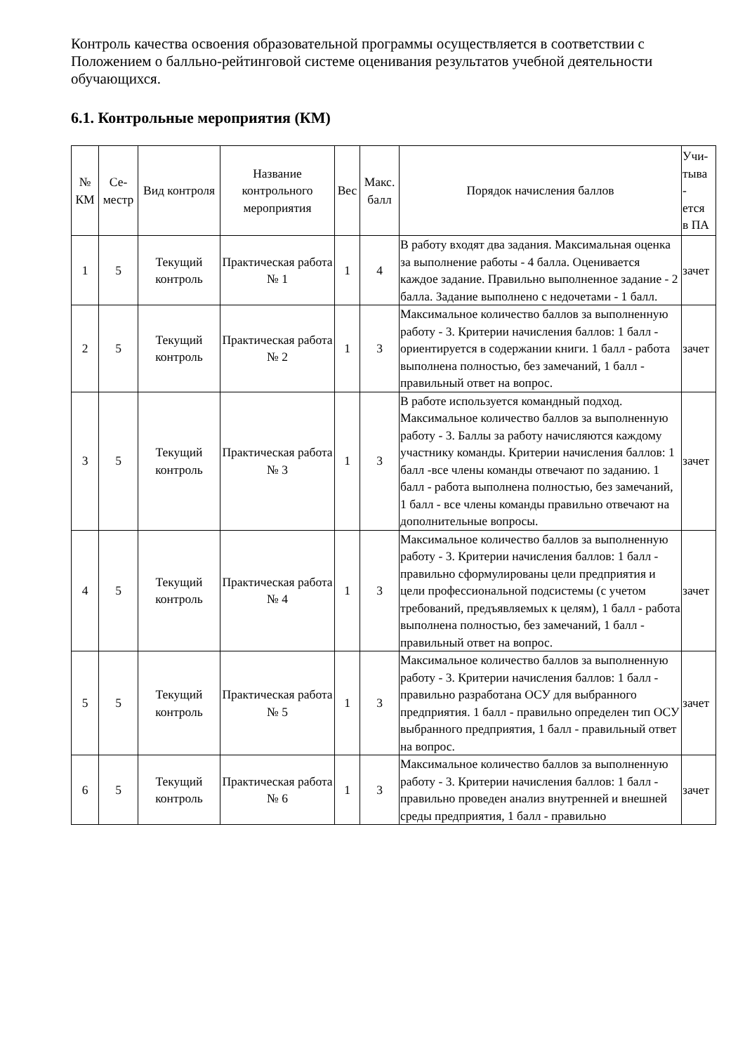Контроль качества освоения образовательной программы осуществляется в соответствии с Положением о балльно-рейтинговой системе оценивания результатов учебной деятельности обучающихся.
6.1. Контрольные мероприятия (КМ)
| № КМ | Се- местр | Вид контроля | Название контрольного мероприятия | Вес | Макс. балл | Порядок начисления баллов | Учи- тыва - ется в ПА |
| --- | --- | --- | --- | --- | --- | --- | --- |
| 1 | 5 | Текущий контроль | Практическая работа № 1 | 1 | 4 | В работу входят два задания. Максимальная оценка за выполнение работы - 4 балла. Оценивается каждое задание. Правильно выполненное задание - 2 балла. Задание выполнено с недочетами - 1 балл. | зачет |
| 2 | 5 | Текущий контроль | Практическая работа № 2 | 1 | 3 | Максимальное количество баллов за выполненную работу - 3. Критерии начисления баллов: 1 балл - ориентируется в содержании книги. 1 балл - работа выполнена полностью, без замечаний, 1 балл - правильный ответ на вопрос. | зачет |
| 3 | 5 | Текущий контроль | Практическая работа № 3 | 1 | 3 | В работе используется командный подход. Максимальное количество баллов за выполненную работу - 3. Баллы за работу начисляются каждому участнику команды. Критерии начисления баллов: 1 балл -все члены команды отвечают по заданию. 1 балл - работа выполнена полностью, без замечаний, 1 балл - все члены команды правильно отвечают на дополнительные вопросы. | зачет |
| 4 | 5 | Текущий контроль | Практическая работа № 4 | 1 | 3 | Максимальное количество баллов за выполненную работу - 3. Критерии начисления баллов: 1 балл - правильно сформулированы цели предприятия и цели профессиональной подсистемы (с учетом требований, предъявляемых к целям), 1 балл - работа выполнена полностью, без замечаний, 1 балл - правильный ответ на вопрос. | зачет |
| 5 | 5 | Текущий контроль | Практическая работа № 5 | 1 | 3 | Максимальное количество баллов за выполненную работу - 3. Критерии начисления баллов: 1 балл - правильно разработана ОСУ для выбранного предприятия. 1 балл - правильно определен тип ОСУ выбранного предприятия, 1 балл - правильный ответ на вопрос. | зачет |
| 6 | 5 | Текущий контроль | Практическая работа № 6 | 1 | 3 | Максимальное количество баллов за выполненную работу - 3. Критерии начисления баллов: 1 балл - правильно проведен анализ внутренней и внешней среды предприятия, 1 балл - правильно | зачет |